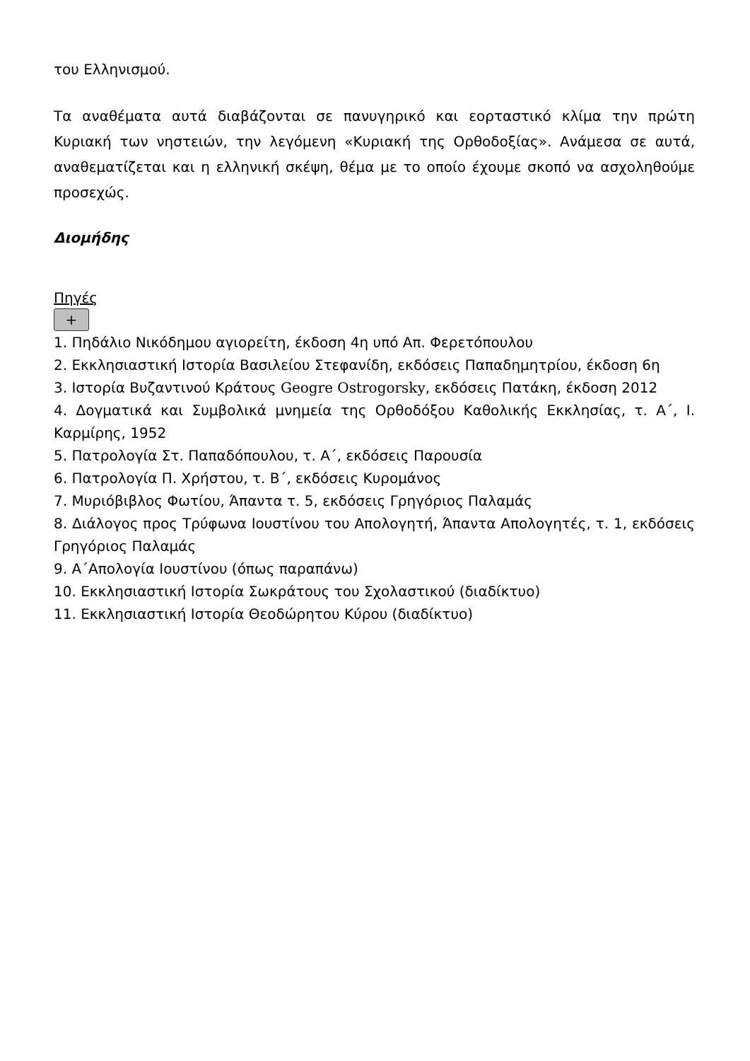του Ελληνισμού.
Τα αναθέματα αυτά διαβάζονται σε πανυγηρικό και εορταστικό κλίμα την πρώτη Κυριακή των νηστειών, την λεγόμενη «Κυριακή της Ορθοδοξίας». Ανάμεσα σε αυτά, αναθεματίζεται και η ελληνική σκέψη, θέμα με το οποίο έχουμε σκοπό να ασχοληθούμε προσεχώς.
Διομήδης
Πηγές
+
1. Πηδάλιο Νικόδημου αγιορείτη, έκδοση 4η υπό Απ. Φερετόπουλου
2. Εκκλησιαστική Ιστορία Βασιλείου Στεφανίδη, εκδόσεις Παπαδημητρίου, έκδοση 6η
3. Ιστορία Βυζαντινού Κράτους Geogre Ostrogorsky, εκδόσεις Πατάκη, έκδοση 2012
4. Δογματικά και Συμβολικά μνημεία της Ορθοδόξου Καθολικής Εκκλησίας, τ. Α΄, Ι. Καρμίρης, 1952
5. Πατρολογία Στ. Παπαδόπουλου, τ. Α΄, εκδόσεις Παρουσία
6. Πατρολογία Π. Χρήστου, τ. Β΄, εκδόσεις Κυρομάνος
7. Μυριόβιβλος Φωτίου, Άπαντα τ. 5, εκδόσεις Γρηγόριος Παλαμάς
8. Διάλογος προς Τρύφωνα Ιουστίνου του Απολογητή, Άπαντα Απολογητές, τ. 1, εκδόσεις Γρηγόριος Παλαμάς
9. Α΄Απολογία Ιουστίνου (όπως παραπάνω)
10. Εκκλησιαστική Ιστορία Σωκράτους του Σχολαστικού (διαδίκτυο)
11. Εκκλησιαστική Ιστορία Θεοδώρητου Κύρου (διαδίκτυο)